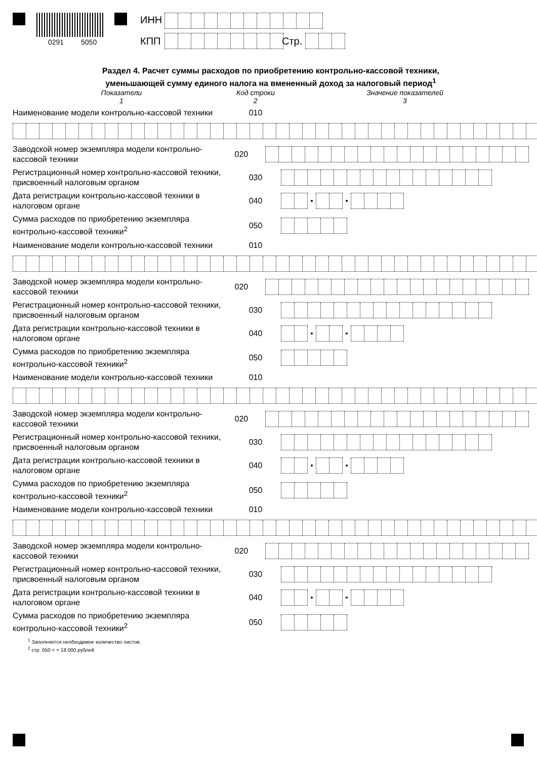0291 5050
ИНН
КПП Стр.
Раздел 4. Расчет суммы расходов по приобретению контрольно-кассовой техники,
уменьшающей сумму единого налога на вмененный доход за налоговый период<sup>1</sup>
Показатели
1
Код строки
2
Значение показателей
3
Наименование модели контрольно-кассовой техники
010
Заводской номер экземпляра модели контрольно-кассовой техники
020
Регистрационный номер контрольно-кассовой техники, присвоенный налоговым органом
030
Дата регистрации контрольно-кассовой техники в налоговом органе
040
Сумма расходов по приобретению экземпляра контрольно-кассовой техники<sup>2</sup>
050
Наименование модели контрольно-кассовой техники
010
Заводской номер экземпляра модели контрольно-кассовой техники
020
Регистрационный номер контрольно-кассовой техники, присвоенный налоговым органом
030
Дата регистрации контрольно-кассовой техники в налоговом органе
040
Сумма расходов по приобретению экземпляра контрольно-кассовой техники<sup>2</sup>
050
Наименование модели контрольно-кассовой техники
010
Заводской номер экземпляра модели контрольно-кассовой техники
020
Регистрационный номер контрольно-кассовой техники, присвоенный налоговым органом
030
Дата регистрации контрольно-кассовой техники в налоговом органе
040
Сумма расходов по приобретению экземпляра контрольно-кассовой техники<sup>2</sup>
050
Наименование модели контрольно-кассовой техники
010
Заводской номер экземпляра модели контрольно-кассовой техники
020
Регистрационный номер контрольно-кассовой техники, присвоенный налоговым органом
030
Дата регистрации контрольно-кассовой техники в налоговом органе
040
Сумма расходов по приобретению экземпляра контрольно-кассовой техники<sup>2</sup>
050
<sup>1</sup> Заполняется необходимое количество листов.
<sup>2</sup> стр. 050 < = 18 000 рублей